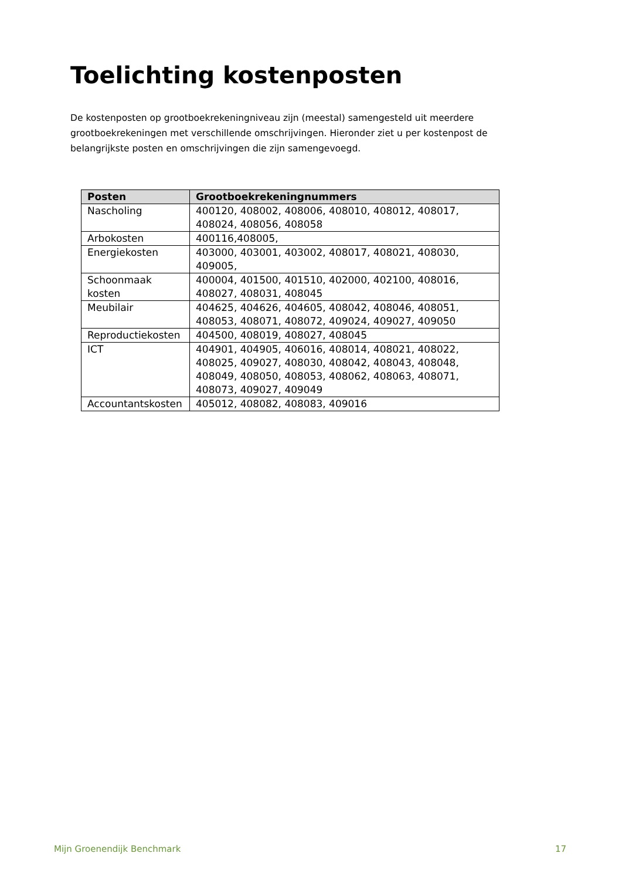Toelichting kostenposten
De kostenposten op grootboekrekeningniveau zijn (meestal) samengesteld uit meerdere grootboekrekeningen met verschillende omschrijvingen. Hieronder ziet u per kostenpost de belangrijkste posten en omschrijvingen die zijn samengevoegd.
| Posten | Grootboekrekeningnummers |
| --- | --- |
| Nascholing | 400120, 408002, 408006, 408010, 408012, 408017, 408024, 408056, 408058 |
| Arbokosten | 400116,408005, |
| Energiekosten | 403000, 403001, 403002, 408017, 408021, 408030, 409005, |
| Schoonmaak kosten | 400004, 401500, 401510, 402000, 402100, 408016, 408027, 408031, 408045 |
| Meubilair | 404625, 404626, 404605, 408042, 408046, 408051, 408053, 408071, 408072, 409024, 409027, 409050 |
| Reproductiekosten | 404500, 408019, 408027, 408045 |
| ICT | 404901, 404905, 406016, 408014, 408021, 408022, 408025, 409027, 408030, 408042, 408043, 408048, 408049, 408050, 408053, 408062, 408063, 408071, 408073, 409027, 409049 |
| Accountantskosten | 405012, 408082, 408083, 409016 |
Mijn Groenendijk Benchmark 17